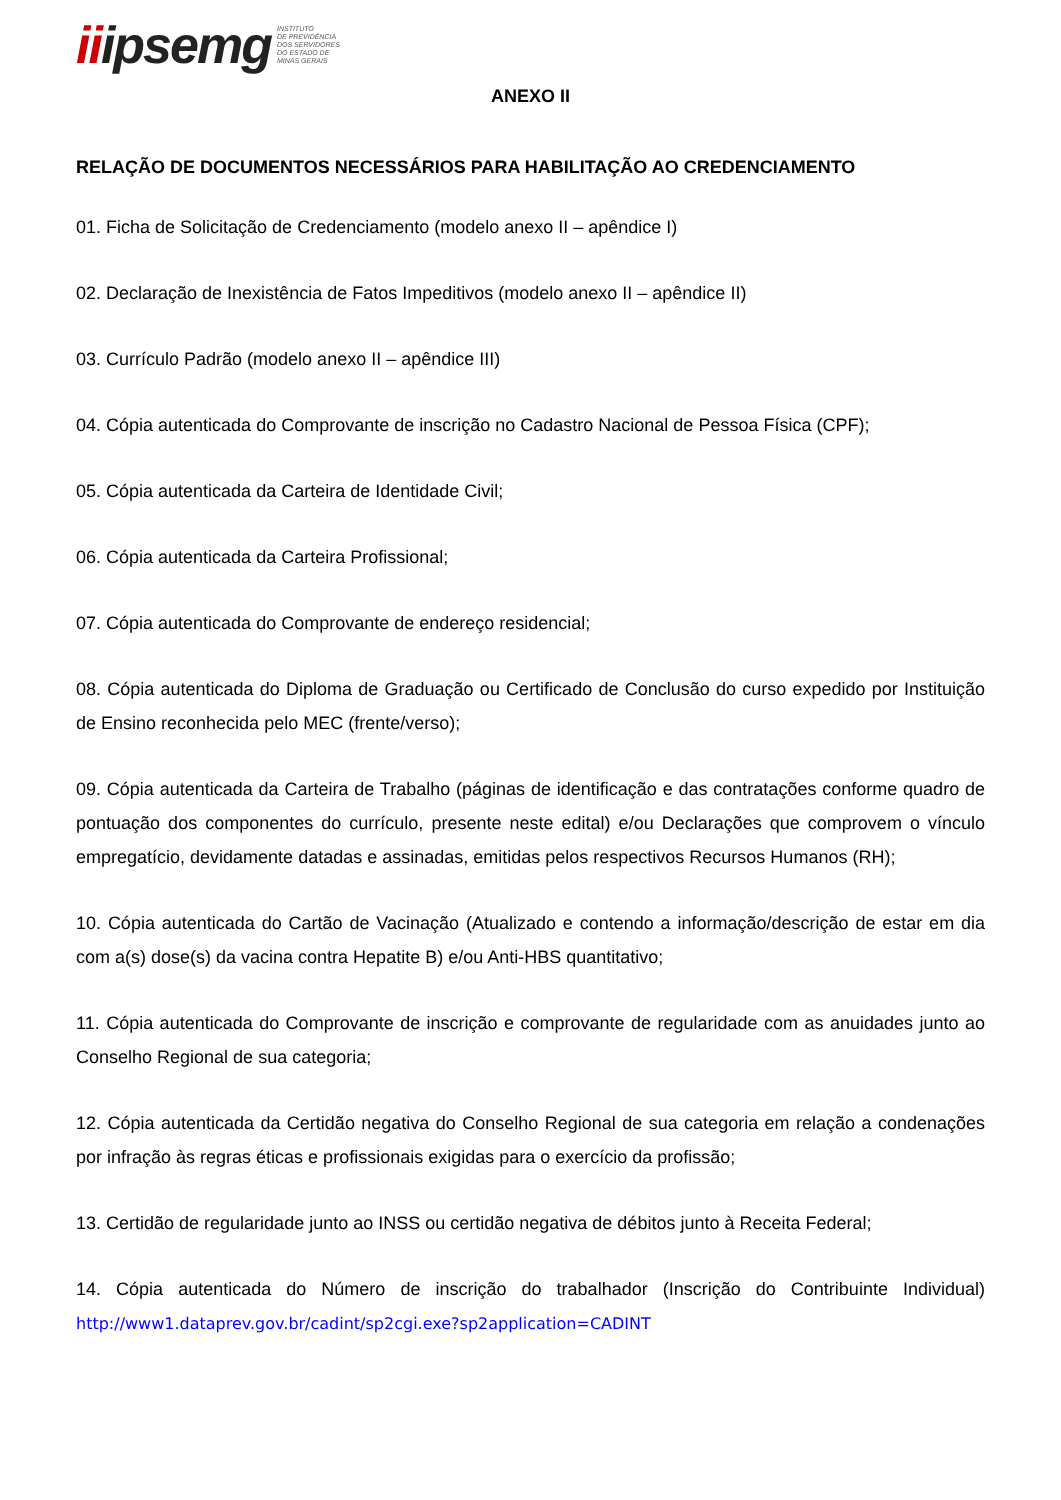iiipsemg
INSTITUTO
DE PREVIDÊNCIA
DOS SERVIDORES
DO ESTADO DE
MINAS GERAIS
ANEXO II
RELAÇÃO DE DOCUMENTOS NECESSÁRIOS PARA HABILITAÇÃO AO CREDENCIAMENTO
01. Ficha de Solicitação de Credenciamento (modelo anexo II – apêndice I)
02. Declaração de Inexistência de Fatos Impeditivos (modelo anexo II – apêndice II)
03. Currículo Padrão (modelo anexo II – apêndice III)
04. Cópia autenticada do Comprovante de inscrição no Cadastro Nacional de Pessoa Física (CPF);
05. Cópia autenticada da Carteira de Identidade Civil;
06. Cópia autenticada da Carteira Profissional;
07. Cópia autenticada do Comprovante de endereço residencial;
08. Cópia autenticada do Diploma de Graduação ou Certificado de Conclusão do curso expedido por Instituição de Ensino reconhecida pelo MEC (frente/verso);
09. Cópia autenticada da Carteira de Trabalho (páginas de identificação e das contratações conforme quadro de pontuação dos componentes do currículo, presente neste edital) e/ou Declarações que comprovem o vínculo empregatício, devidamente datadas e assinadas, emitidas pelos respectivos Recursos Humanos (RH);
10. Cópia autenticada do Cartão de Vacinação (Atualizado e contendo a informação/descrição de estar em dia com a(s) dose(s) da vacina contra Hepatite B) e/ou Anti-HBS quantitativo;
11. Cópia autenticada do Comprovante de inscrição e comprovante de regularidade com as anuidades junto ao Conselho Regional de sua categoria;
12. Cópia autenticada da Certidão negativa do Conselho Regional de sua categoria em relação a condenações por infração às regras éticas e profissionais exigidas para o exercício da profissão;
13. Certidão de regularidade junto ao INSS ou certidão negativa de débitos junto à Receita Federal;
14. Cópia autenticada do Número de inscrição do trabalhador (Inscrição do Contribuinte Individual) http://www1.dataprev.gov.br/cadint/sp2cgi.exe?sp2application=CADINT